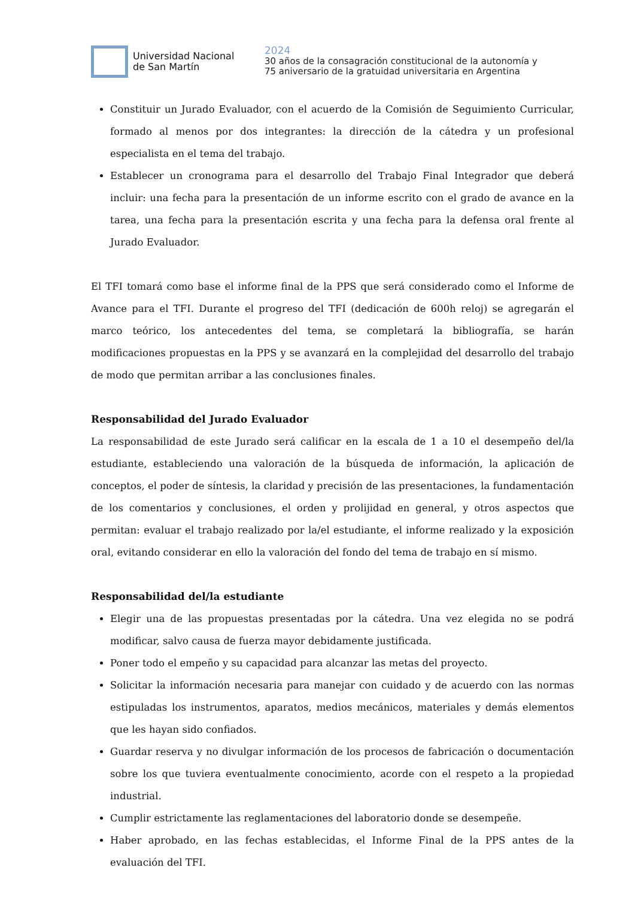Universidad Nacional
de San Martín
2024
30 años de la consagración constitucional de la autonomía y
75 aniversario de la gratuidad universitaria en Argentina
Constituir un Jurado Evaluador, con el acuerdo de la Comisión de Seguimiento Curricular, formado al menos por dos integrantes: la dirección de la cátedra y un profesional especialista en el tema del trabajo.
Establecer un cronograma para el desarrollo del Trabajo Final Integrador que deberá incluir: una fecha para la presentación de un informe escrito con el grado de avance en la tarea, una fecha para la presentación escrita y una fecha para la defensa oral frente al Jurado Evaluador.
El TFI tomará como base el informe final de la PPS que será considerado como el Informe de Avance para el TFI. Durante el progreso del TFI (dedicación de 600h reloj) se agregarán el marco teórico, los antecedentes del tema, se completará la bibliografía, se harán modificaciones propuestas en la PPS y se avanzará en la complejidad del desarrollo del trabajo de modo que permitan arribar a las conclusiones finales.
Responsabilidad del Jurado Evaluador
La responsabilidad de este Jurado será calificar en la escala de 1 a 10 el desempeño del/la estudiante, estableciendo una valoración de la búsqueda de información, la aplicación de conceptos, el poder de síntesis, la claridad y precisión de las presentaciones, la fundamentación de los comentarios y conclusiones, el orden y prolijidad en general, y otros aspectos que permitan: evaluar el trabajo realizado por la/el estudiante, el informe realizado y la exposición oral, evitando considerar en ello la valoración del fondo del tema de trabajo en sí mismo.
Responsabilidad del/la estudiante
Elegir una de las propuestas presentadas por la cátedra. Una vez elegida no se podrá modificar, salvo causa de fuerza mayor debidamente justificada.
Poner todo el empeño y su capacidad para alcanzar las metas del proyecto.
Solicitar la información necesaria para manejar con cuidado y de acuerdo con las normas estipuladas los instrumentos, aparatos, medios mecánicos, materiales y demás elementos que les hayan sido confiados.
Guardar reserva y no divulgar información de los procesos de fabricación o documentación sobre los que tuviera eventualmente conocimiento, acorde con el respeto a la propiedad industrial.
Cumplir estrictamente las reglamentaciones del laboratorio donde se desempeñe.
Haber aprobado, en las fechas establecidas, el Informe Final de la PPS antes de la evaluación del TFI.